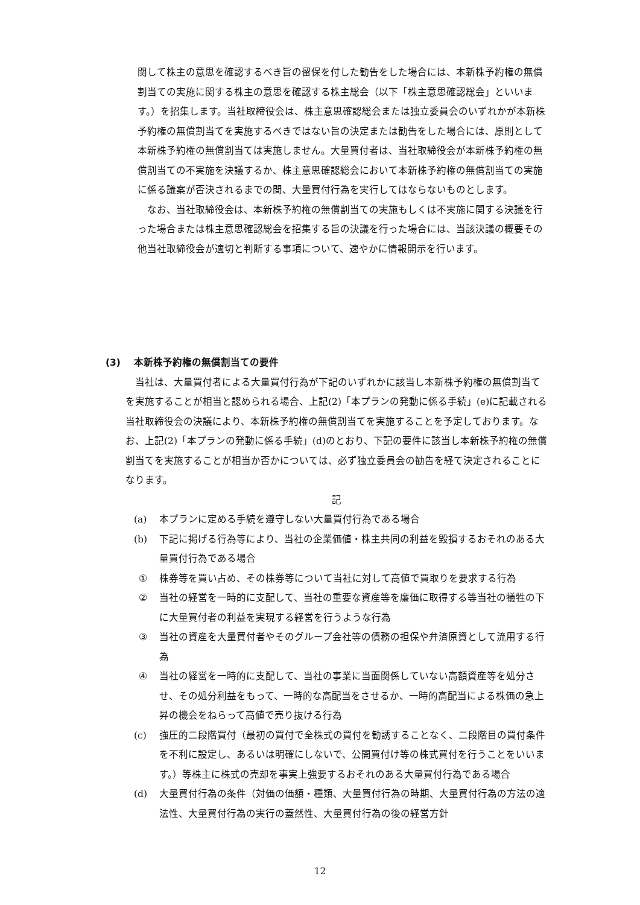関して株主の意思を確認するべき旨の留保を付した勧告をした場合には、本新株予約権の無償割当ての実施に関する株主の意思を確認する株主総会（以下「株主意思確認総会」といいます。）を招集します。当社取締役会は、株主意思確認総会または独立委員会のいずれかが本新株予約権の無償割当てを実施するべきではない旨の決定または勧告をした場合には、原則として本新株予約権の無償割当ては実施しません。大量買付者は、当社取締役会が本新株予約権の無償割当ての不実施を決議するか、株主意思確認総会において本新株予約権の無償割当ての実施に係る議案が否決されるまでの間、大量買付行為を実行してはならないものとします。
なお、当社取締役会は、本新株予約権の無償割当ての実施もしくは不実施に関する決議を行った場合または株主意思確認総会を招集する旨の決議を行った場合には、当該決議の概要その他当社取締役会が適切と判断する事項について、速やかに情報開示を行います。
(3) 本新株予約権の無償割当ての要件
当社は、大量買付者による大量買付行為が下記のいずれかに該当し本新株予約権の無償割当てを実施することが相当と認められる場合、上記(2)「本プランの発動に係る手続」(e)に記載される当社取締役会の決議により、本新株予約権の無償割当てを実施することを予定しております。なお、上記(2)「本プランの発動に係る手続」(d)のとおり、下記の要件に該当し本新株予約権の無償割当てを実施することが相当か否かについては、必ず独立委員会の勧告を経て決定されることになります。
記
(a) 本プランに定める手続を遵守しない大量買付行為である場合
(b) 下記に掲げる行為等により、当社の企業価値・株主共同の利益を毀損するおそれのある大量買付行為である場合
① 株券等を買い占め、その株券等について当社に対して高値で買取りを要求する行為
② 当社の経営を一時的に支配して、当社の重要な資産等を廉価に取得する等当社の犠牲の下に大量買付者の利益を実現する経営を行うような行為
③ 当社の資産を大量買付者やそのグループ会社等の債務の担保や弁済原資として流用する行為
④ 当社の経営を一時的に支配して、当社の事業に当面関係していない高額資産等を処分させ、その処分利益をもって、一時的な高配当をさせるか、一時的高配当による株価の急上昇の機会をねらって高値で売り抜ける行為
(c) 強圧的二段階買付（最初の買付で全株式の買付を勧誘することなく、二段階目の買付条件を不利に設定し、あるいは明確にしないで、公開買付け等の株式買付を行うことをいいます。）等株主に株式の売却を事実上強要するおそれのある大量買付行為である場合
(d) 大量買付行為の条件（対価の価額・種類、大量買付行為の時期、大量買付行為の方法の適法性、大量買付行為の実行の蓋然性、大量買付行為の後の経営方針
12